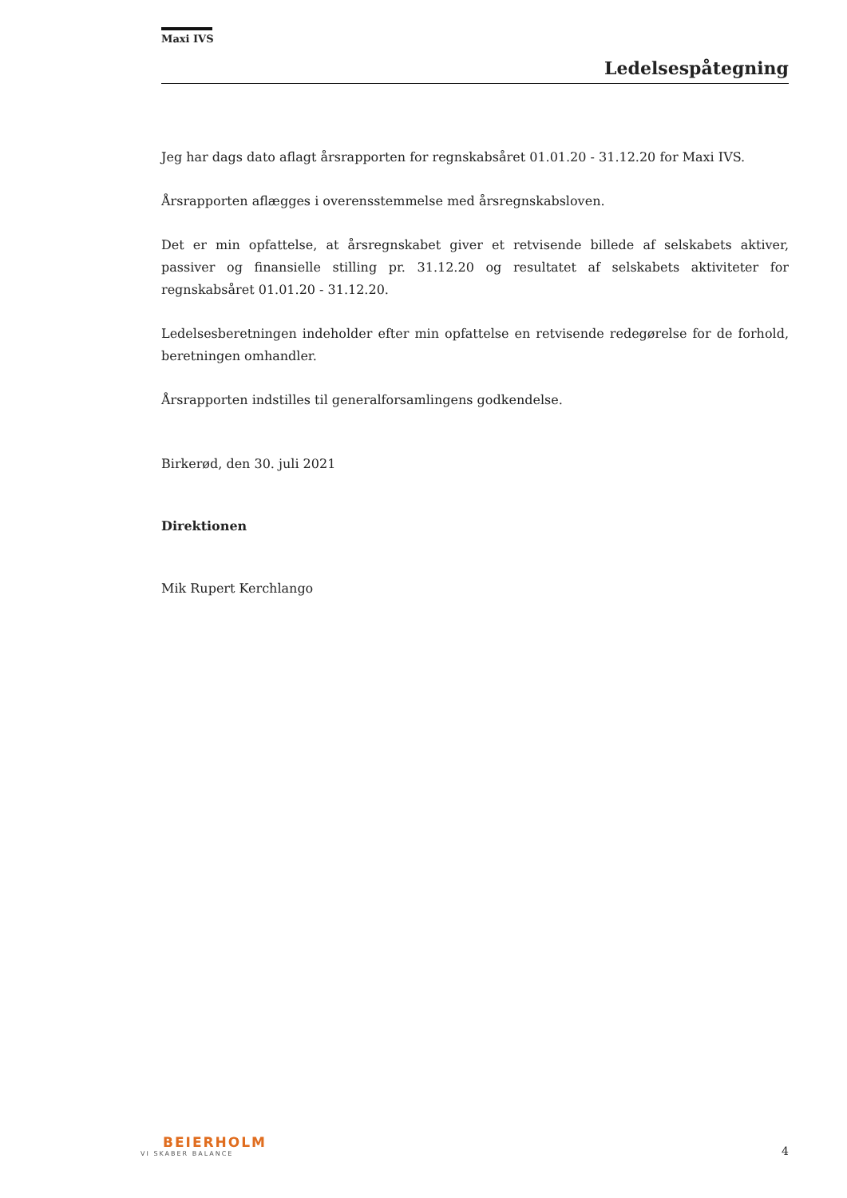Maxi IVS
Ledelsespåtegning
Jeg har dags dato aflagt årsrapporten for regnskabsåret 01.01.20 - 31.12.20 for Maxi IVS.
Årsrapporten aflægges i overensstemmelse med årsregnskabsloven.
Det er min opfattelse, at årsregnskabet giver et retvisende billede af selskabets aktiver, passiver og finansielle stilling pr. 31.12.20 og resultatet af selskabets aktiviteter for regnskabsåret 01.01.20 - 31.12.20.
Ledelsesberetningen indeholder efter min opfattelse en retvisende redegørelse for de forhold, beretningen omhandler.
Årsrapporten indstilles til generalforsamlingens godkendelse.
Birkerød, den 30. juli 2021
Direktionen
Mik Rupert Kerchlango
BEIERHOLM
VI SKABER BALANCE
4